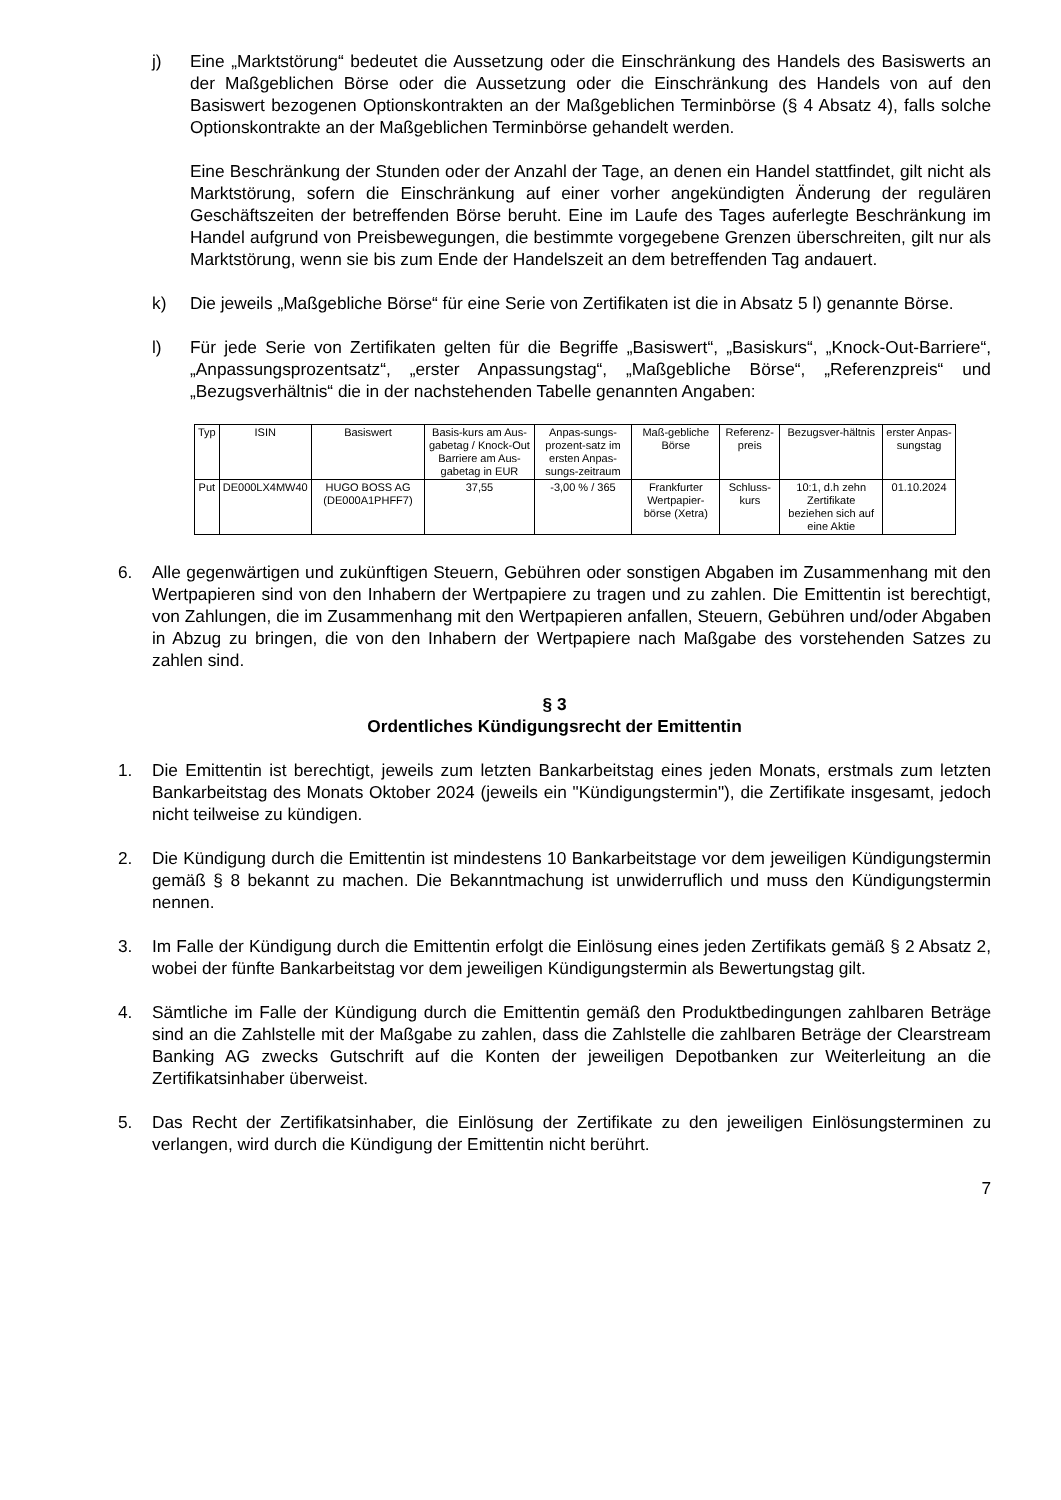j) Eine „Marktstörung“ bedeutet die Aussetzung oder die Einschränkung des Handels des Basiswerts an der Maßgeblichen Börse oder die Aussetzung oder die Einschränkung des Handels von auf den Basiswert bezogenen Optionskontrakten an der Maßgeblichen Terminbörse (§ 4 Absatz 4), falls solche Optionskontrakte an der Maßgeblichen Terminbörse gehandelt werden.
Eine Beschränkung der Stunden oder der Anzahl der Tage, an denen ein Handel stattfindet, gilt nicht als Marktstörung, sofern die Einschränkung auf einer vorher angekündigten Änderung der regulären Geschäftszeiten der betreffenden Börse beruht. Eine im Laufe des Tages auferlegte Beschränkung im Handel aufgrund von Preisbewegungen, die bestimmte vorgegebene Grenzen überschreiten, gilt nur als Marktstörung, wenn sie bis zum Ende der Handelszeit an dem betreffenden Tag andauert.
k) Die jeweils „Maßgebliche Börse“ für eine Serie von Zertifikaten ist die in Absatz 5 l) genannte Börse.
l) Für jede Serie von Zertifikaten gelten für die Begriffe „Basiswert“, „Basiskurs“, „Knock-Out-Barriere“, „Anpassungsprozentsatz“, „erster Anpassungstag“, „Maßgebliche Börse“, „Referenzpreis“ und „Bezugsverhältnis“ die in der nachstehenden Tabelle genannten Angaben:
| Typ | ISIN | Basiswert | Basis-kurs am Aus-gabetag / Knock-Out Barriere am Aus-gabetag in EUR | Anpas-sungs-prozent-satz im ersten Anpas-sungs-zeitraum | Maß-gebliche Börse | Referenz-preis | Bezugsver-hältnis | erster Anpas-sungstag |
| --- | --- | --- | --- | --- | --- | --- | --- | --- |
| Put | DE000LX4MW40 | HUGO BOSS AG (DE000A1PHFF7) | 37,55 | -3,00 % / 365 | Frankfurter Wertpapier-börse (Xetra) | Schluss-kurs | 10:1, d.h zehn Zertifikate beziehen sich auf eine Aktie | 01.10.2024 |
6. Alle gegenwärtigen und zukünftigen Steuern, Gebühren oder sonstigen Abgaben im Zusammenhang mit den Wertpapieren sind von den Inhabern der Wertpapiere zu tragen und zu zahlen. Die Emittentin ist berechtigt, von Zahlungen, die im Zusammenhang mit den Wertpapieren anfallen, Steuern, Gebühren und/oder Abgaben in Abzug zu bringen, die von den Inhabern der Wertpapiere nach Maßgabe des vorstehenden Satzes zu zahlen sind.
§ 3
Ordentliches Kündigungsrecht der Emittentin
1. Die Emittentin ist berechtigt, jeweils zum letzten Bankarbeitstag eines jeden Monats, erstmals zum letzten Bankarbeitstag des Monats Oktober 2024 (jeweils ein "Kündigungstermin"), die Zertifikate insgesamt, jedoch nicht teilweise zu kündigen.
2. Die Kündigung durch die Emittentin ist mindestens 10 Bankarbeitstage vor dem jeweiligen Kündigungstermin gemäß § 8 bekannt zu machen. Die Bekanntmachung ist unwiderruflich und muss den Kündigungstermin nennen.
3. Im Falle der Kündigung durch die Emittentin erfolgt die Einlösung eines jeden Zertifikats gemäß § 2 Absatz 2, wobei der fünfte Bankarbeitstag vor dem jeweiligen Kündigungstermin als Bewertungstag gilt.
4. Sämtliche im Falle der Kündigung durch die Emittentin gemäß den Produktbedingungen zahlbaren Beträge sind an die Zahlstelle mit der Maßgabe zu zahlen, dass die Zahlstelle die zahlbaren Beträge der Clearstream Banking AG zwecks Gutschrift auf die Konten der jeweiligen Depotbanken zur Weiterleitung an die Zertifikatsinhaber überweist.
5. Das Recht der Zertifikatsinhaber, die Einlösung der Zertifikate zu den jeweiligen Einlösungsterminen zu verlangen, wird durch die Kündigung der Emittentin nicht berührt.
7